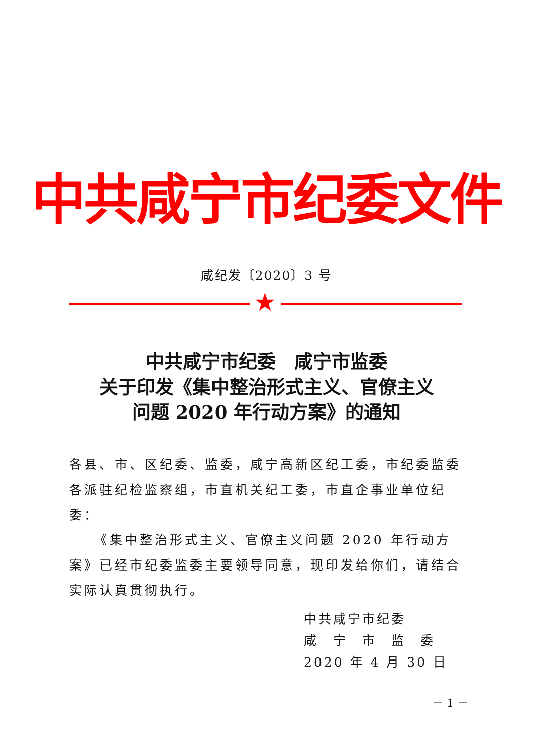中共咸宁市纪委文件
咸纪发〔2020〕3 号
★
中共咸宁市纪委　咸宁市监委
关于印发《集中整治形式主义、官僚主义
问题 2020 年行动方案》的通知
各县、市、区纪委、监委，咸宁高新区纪工委，市纪委监委各派驻纪检监察组，市直机关纪工委，市直企事业单位纪委：
《集中整治形式主义、官僚主义问题 2020 年行动方案》已经市纪委监委主要领导同意，现印发给你们，请结合实际认真贯彻执行。
中共咸宁市纪委
咸　宁　市　监　委
2020 年 4 月 30 日
－ 1 －